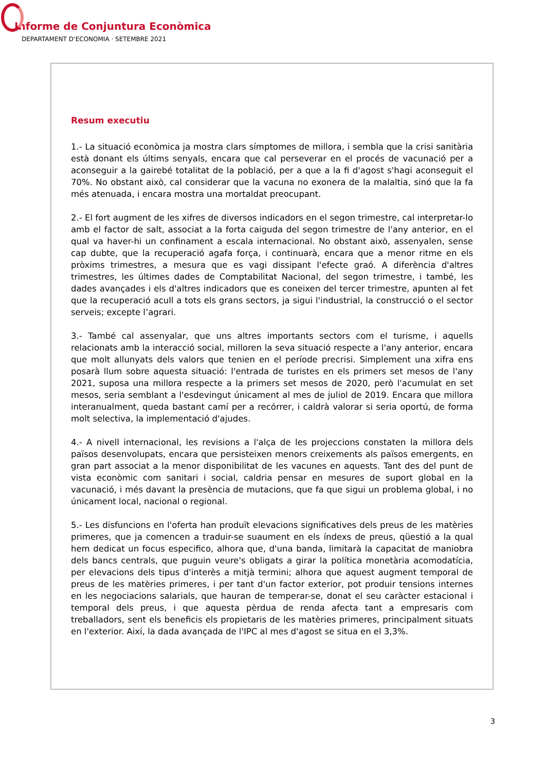Informe de Conjuntura Econòmica
DEPARTAMENT D’ECONOMIA · SETEMBRE 2021
Resum executiu
1.- La situació econòmica ja mostra clars símptomes de millora, i sembla que la crisi sanitària està donant els últims senyals, encara que cal perseverar en el procés de vacunació per a aconseguir a la gairebé totalitat de la població, per a que a la fi d'agost s'hagi aconseguit el 70%. No obstant això, cal considerar que la vacuna no exonera de la malaltia, sinó que la fa més atenuada, i encara mostra una mortaldat preocupant.
2.- El fort augment de les xifres de diversos indicadors en el segon trimestre, cal interpretar-lo amb el factor de salt, associat a la forta caiguda del segon trimestre de l'any anterior, en el qual va haver-hi un confinament a escala internacional. No obstant això, assenyalen, sense cap dubte, que la recuperació agafa força, i continuarà, encara que a menor ritme en els pròxims trimestres, a mesura que es vagi dissipant l'efecte graó. A diferència d'altres trimestres, les últimes dades de Comptabilitat Nacional, del segon trimestre, i també, les dades avançades i els d'altres indicadors que es coneixen del tercer trimestre, apunten al fet que la recuperació acull a tots els grans sectors, ja sigui l'industrial, la construcció o el sector serveis; excepte l’agrari.
3.- També cal assenyalar, que uns altres importants sectors com el turisme, i aquells relacionats amb la interacció social, milloren la seva situació respecte a l'any anterior, encara que molt allunyats dels valors que tenien en el període precrisi. Simplement una xifra ens posarà llum sobre aquesta situació: l'entrada de turistes en els primers set mesos de l'any 2021, suposa una millora respecte a la primers set mesos de 2020, però l'acumulat en set mesos, seria semblant a l'esdevingut únicament al mes de juliol de 2019. Encara que millora interanualment, queda bastant camí per a recórrer, i caldrà valorar si seria oportú, de forma molt selectiva, la implementació d'ajudes.
4.- A nivell internacional, les revisions a l'alça de les projeccions constaten la millora dels països desenvolupats, encara que persisteixen menors creixements als països emergents, en gran part associat a la menor disponibilitat de les vacunes en aquests. Tant des del punt de vista econòmic com sanitari i social, caldria pensar en mesures de suport global en la vacunació, i més davant la presència de mutacions, que fa que sigui un problema global, i no únicament local, nacional o regional.
5.- Les disfuncions en l'oferta han produït elevacions significatives dels preus de les matèries primeres, que ja comencen a traduir-se suaument en els índexs de preus, qüestió a la qual hem dedicat un focus especifico, alhora que, d'una banda, limitarà la capacitat de maniobra dels bancs centrals, que puguin veure's obligats a girar la política monetària acomodatícia, per elevacions dels tipus d'interès a mitjà termini; alhora que aquest augment temporal de preus de les matèries primeres, i per tant d'un factor exterior, pot produir tensions internes en les negociacions salarials, que hauran de temperar-se, donat el seu caràcter estacional i temporal dels preus, i que aquesta pèrdua de renda afecta tant a empresaris com treballadors, sent els beneficis els propietaris de les matèries primeres, principalment situats en l'exterior. Així, la dada avançada de l'IPC al mes d'agost se situa en el 3,3%.
3